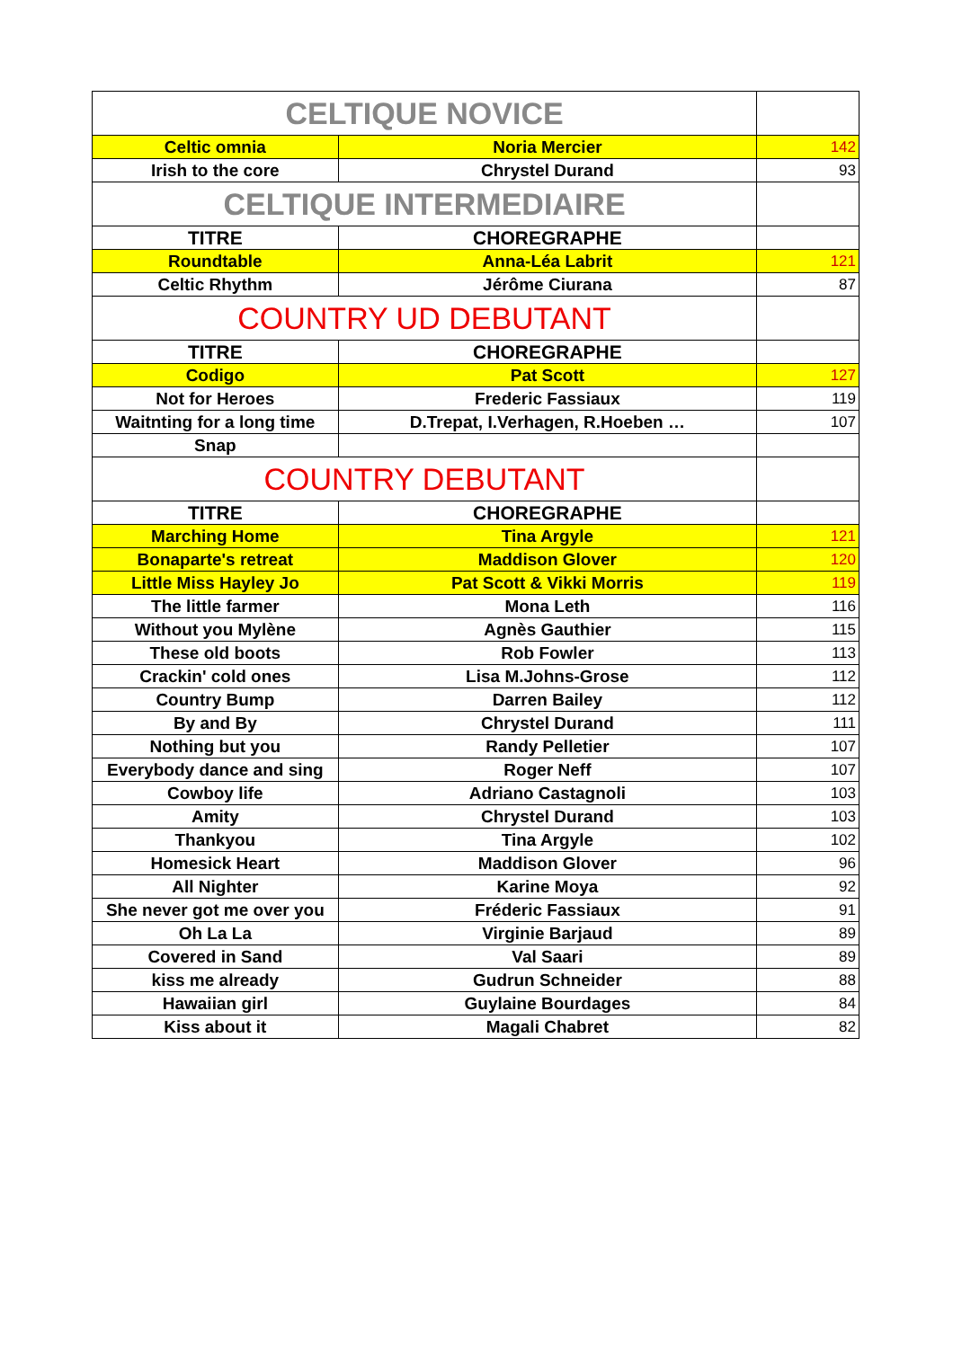| CELTIQUE NOVICE | | |
| Celtic omnia | Noria Mercier | 142 |
| Irish to the core | Chrystel Durand | 93 |
| CELTIQUE INTERMEDIAIRE | | |
| TITRE | CHOREGRAPHE | |
| Roundtable | Anna-Léa Labrit | 121 |
| Celtic Rhythm | Jérôme Ciurana | 87 |
| COUNTRY UD DEBUTANT | | |
| TITRE | CHOREGRAPHE | |
| Codigo | Pat Scott | 127 |
| Not for Heroes | Frederic Fassiaux | 119 |
| Waitnting for a long time | D.Trepat, I.Verhagen, R.Hoeben … | 107 |
| Snap | | |
| COUNTRY DEBUTANT | | |
| TITRE | CHOREGRAPHE | |
| Marching Home | Tina Argyle | 121 |
| Bonaparte's retreat | Maddison Glover | 120 |
| Little Miss Hayley Jo | Pat Scott & Vikki Morris | 119 |
| The little farmer | Mona Leth | 116 |
| Without you Mylène | Agnès Gauthier | 115 |
| These old boots | Rob Fowler | 113 |
| Crackin' cold ones | Lisa M.Johns-Grose | 112 |
| Country Bump | Darren Bailey | 112 |
| By and By | Chrystel Durand | 111 |
| Nothing but you | Randy Pelletier | 107 |
| Everybody dance and sing | Roger Neff | 107 |
| Cowboy life | Adriano Castagnoli | 103 |
| Amity | Chrystel Durand | 103 |
| Thankyou | Tina Argyle | 102 |
| Homesick Heart | Maddison Glover | 96 |
| All Nighter | Karine Moya | 92 |
| She never got me over you | Fréderic Fassiaux | 91 |
| Oh La La | Virginie Barjaud | 89 |
| Covered in Sand | Val Saari | 89 |
| kiss me already | Gudrun Schneider | 88 |
| Hawaiian girl | Guylaine Bourdages | 84 |
| Kiss about it | Magali Chabret | 82 |